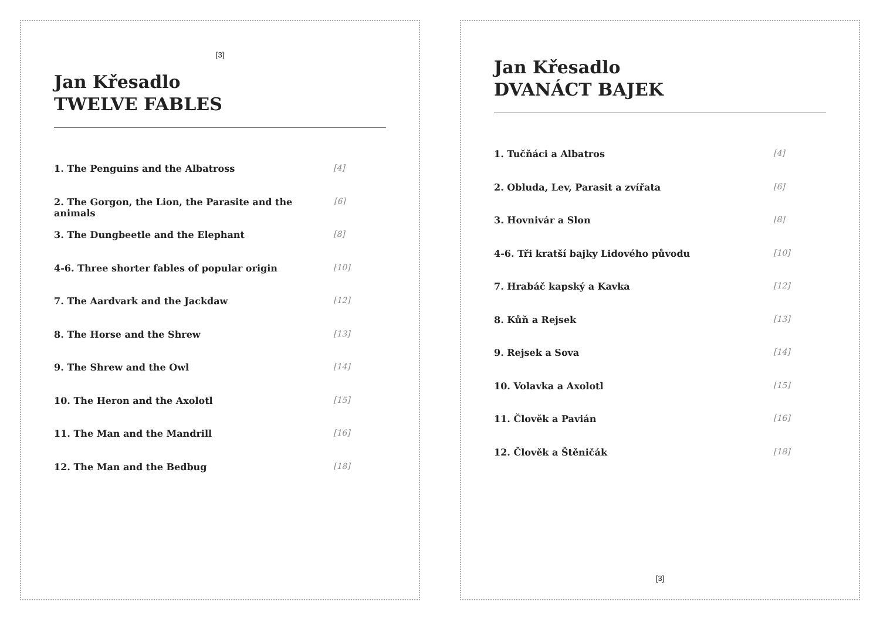[3]
Jan Křesadlo
TWELVE FABLES
1. The Penguins and the Albatross [4]
2. The Gorgon, the Lion, the Parasite and the animals [6]
3. The Dungbeetle and the Elephant [8]
4-6. Three shorter fables of popular origin [10]
7. The Aardvark and the Jackdaw [12]
8. The Horse and the Shrew [13]
9. The Shrew and the Owl [14]
10. The Heron and the Axolotl [15]
11. The Man and the Mandrill [16]
12. The Man and the Bedbug [18]
Jan Křesadlo
DVANÁCT BAJEK
1. Tučňáci a Albatros [4]
2. Obluda, Lev, Parasit a zvířata [6]
3. Hovnivár a Slon [8]
4-6. Tři kratší bajky Lidového původu [10]
7. Hrabáč kapský a Kavka [12]
8. Kůň a Rejsek [13]
9. Rejsek a Sova [14]
10. Volavka a Axolotl [15]
11. Člověk a Pavián [16]
12. Člověk a Štěničák [18]
[3]